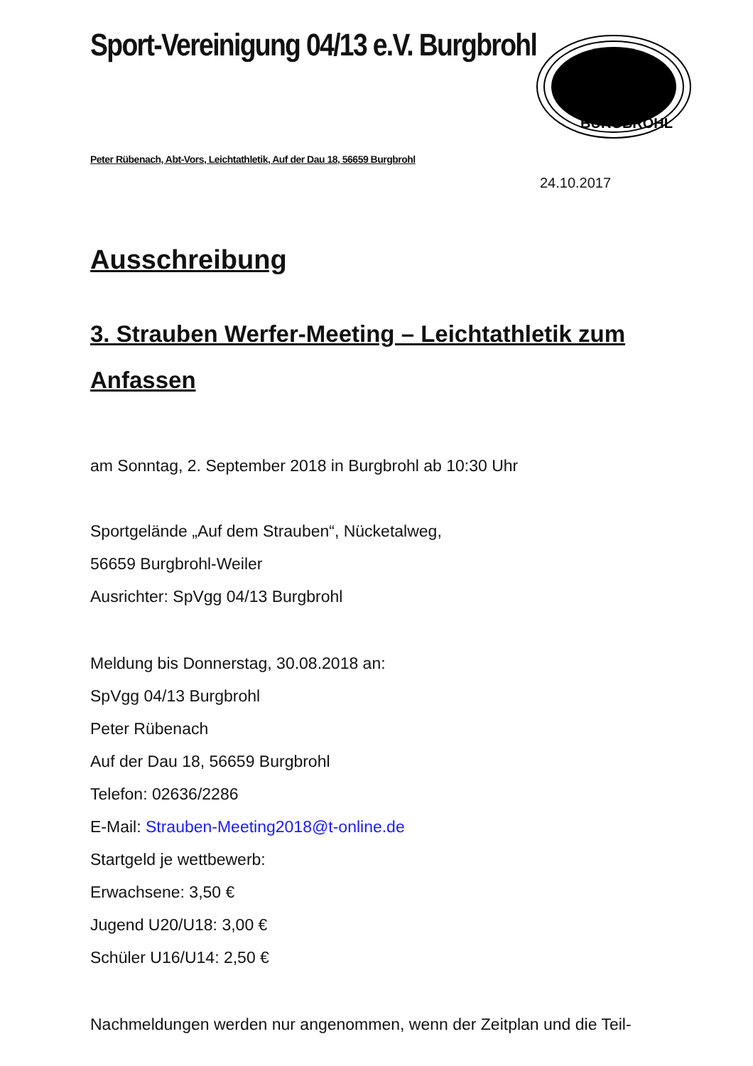BURGBROHL
Sport-Vereinigung 04/13 e.V. Burgbrohl
Peter Rübenach, Abt-Vors, Leichtathletik, Auf der Dau 18, 56659 Burgbrohl
24.10.2017
Ausschreibung
3. Strauben Werfer-Meeting – Leichtathletik zum Anfassen
am Sonntag, 2. September 2018 in Burgbrohl ab 10:30 Uhr
Sportgelände „Auf dem Strauben“, Nücketalweg,
56659 Burgbrohl-Weiler
Ausrichter: SpVgg 04/13 Burgbrohl
Meldung bis Donnerstag, 30.08.2018 an:
SpVgg 04/13 Burgbrohl
Peter Rübenach
Auf der Dau 18, 56659 Burgbrohl
Telefon: 02636/2286
E-Mail: Strauben-Meeting2018@t-online.de
Startgeld je wettbewerb:
Erwachsene: 3,50 €
Jugend U20/U18: 3,00 €
Schüler U16/U14: 2,50 €
Nachmeldungen werden nur angenommen, wenn der Zeitplan und die Teil-